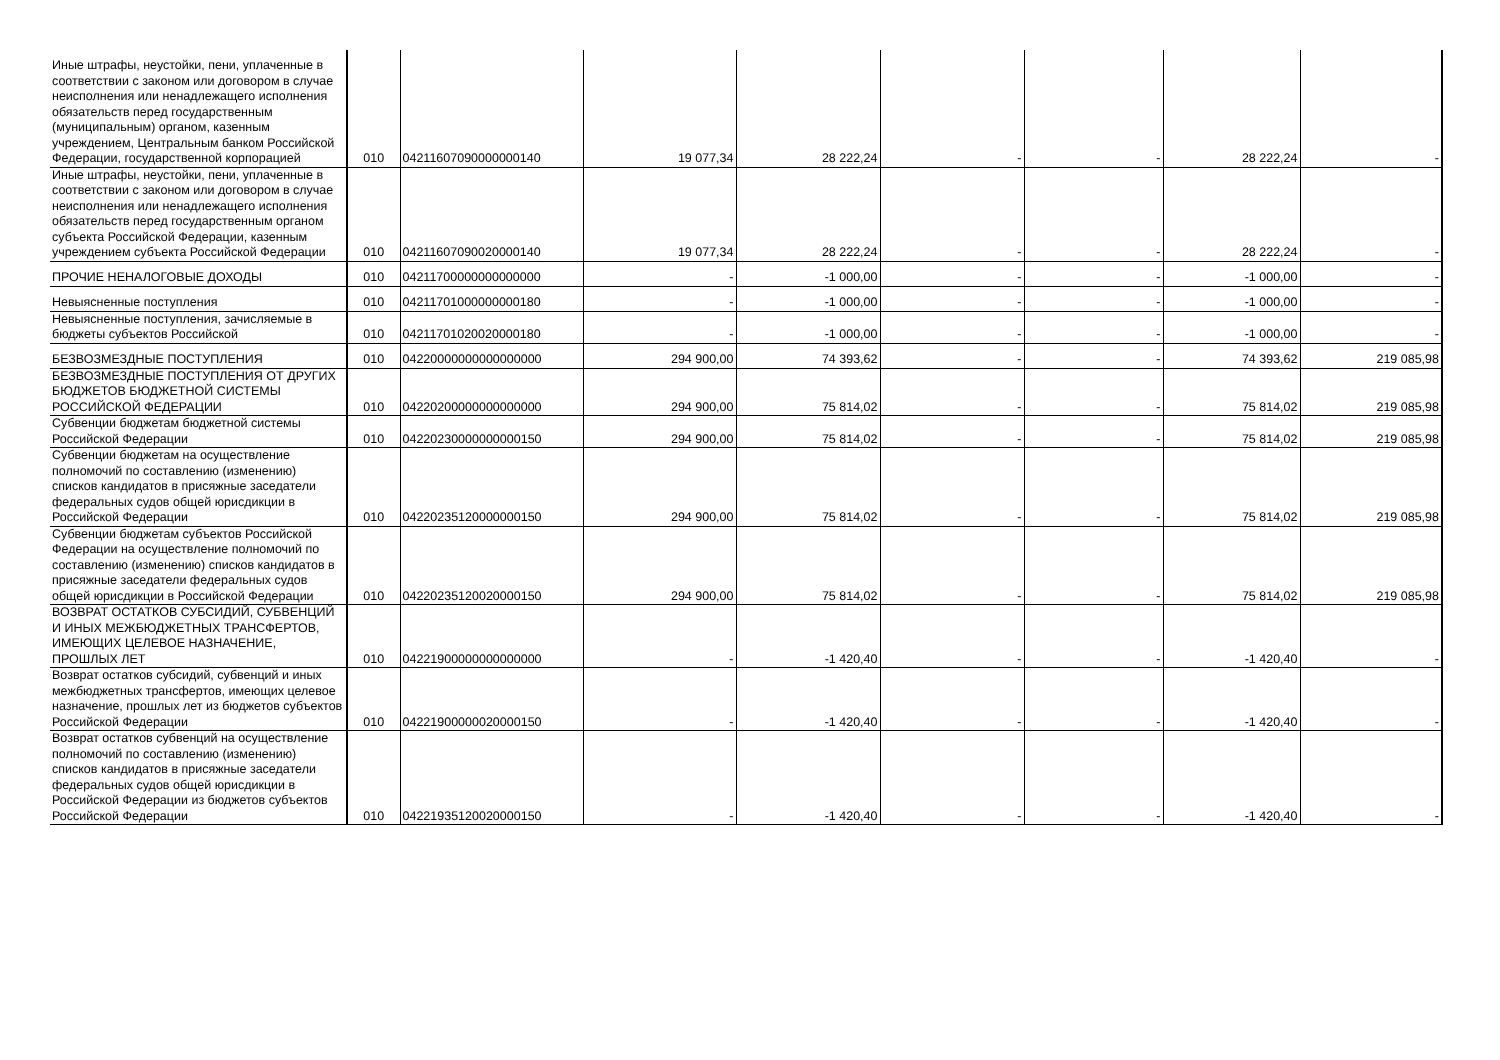| Иные штрафы, неустойки, пени, уплаченные в соответствии с законом или договором в случае неисполнения или ненадлежащего исполнения обязательств перед государственным (муниципальным) органом, казенным учреждением, Центральным банком Российской Федерации, государственной корпорацией | 010 | 04211607090000000140 | 19 077,34 | 28 222,24 | - | - | 28 222,24 | - |
| Иные штрафы, неустойки, пени, уплаченные в соответствии с законом или договором в случае неисполнения или ненадлежащего исполнения обязательств перед государственным органом субъекта Российской Федерации, казенным учреждением субъекта Российской Федерации | 010 | 04211607090020000140 | 19 077,34 | 28 222,24 | - | - | 28 222,24 | - |
| ПРОЧИЕ НЕНАЛОГОВЫЕ ДОХОДЫ | 010 | 04211700000000000000 | - | -1 000,00 | - | - | -1 000,00 | - |
| Невыясненные поступления | 010 | 04211701000000000180 | - | -1 000,00 | - | - | -1 000,00 | - |
| Невыясненные поступления, зачисляемые в бюджеты субъектов Российской | 010 | 04211701020020000180 | - | -1 000,00 | - | - | -1 000,00 | - |
| БЕЗВОЗМЕЗДНЫЕ ПОСТУПЛЕНИЯ | 010 | 04220000000000000000 | 294 900,00 | 74 393,62 | - | - | 74 393,62 | 219 085,98 |
| БЕЗВОЗМЕЗДНЫЕ ПОСТУПЛЕНИЯ ОТ ДРУГИХ БЮДЖЕТОВ БЮДЖЕТНОЙ СИСТЕМЫ РОССИЙСКОЙ ФЕДЕРАЦИИ | 010 | 04220200000000000000 | 294 900,00 | 75 814,02 | - | - | 75 814,02 | 219 085,98 |
| Субвенции бюджетам бюджетной системы Российской Федерации | 010 | 04220230000000000150 | 294 900,00 | 75 814,02 | - | - | 75 814,02 | 219 085,98 |
| Субвенции бюджетам на осуществление полномочий по составлению (изменению) списков кандидатов в присяжные заседатели федеральных судов общей юрисдикции в Российской Федерации | 010 | 04220235120000000150 | 294 900,00 | 75 814,02 | - | - | 75 814,02 | 219 085,98 |
| Субвенции бюджетам субъектов Российской Федерации на осуществление полномочий по составлению (изменению) списков кандидатов в присяжные заседатели федеральных судов общей юрисдикции в Российской Федерации | 010 | 04220235120020000150 | 294 900,00 | 75 814,02 | - | - | 75 814,02 | 219 085,98 |
| ВОЗВРАТ ОСТАТКОВ СУБСИДИЙ, СУБВЕНЦИЙ И ИНЫХ МЕЖБЮДЖЕТНЫХ ТРАНСФЕРТОВ, ИМЕЮЩИХ ЦЕЛЕВОЕ НАЗНАЧЕНИЕ, ПРОШЛЫХ ЛЕТ | 010 | 04221900000000000000 | - | -1 420,40 | - | - | -1 420,40 | - |
| Возврат остатков субсидий, субвенций и иных межбюджетных трансфертов, имеющих целевое назначение, прошлых лет из бюджетов субъектов Российской Федерации | 010 | 04221900000020000150 | - | -1 420,40 | - | - | -1 420,40 | - |
| Возврат остатков субвенций на осуществление полномочий по составлению (изменению) списков кандидатов в присяжные заседатели федеральных судов общей юрисдикции в Российской Федерации из бюджетов субъектов Российской Федерации | 010 | 04221935120020000150 | - | -1 420,40 | - | - | -1 420,40 | - |